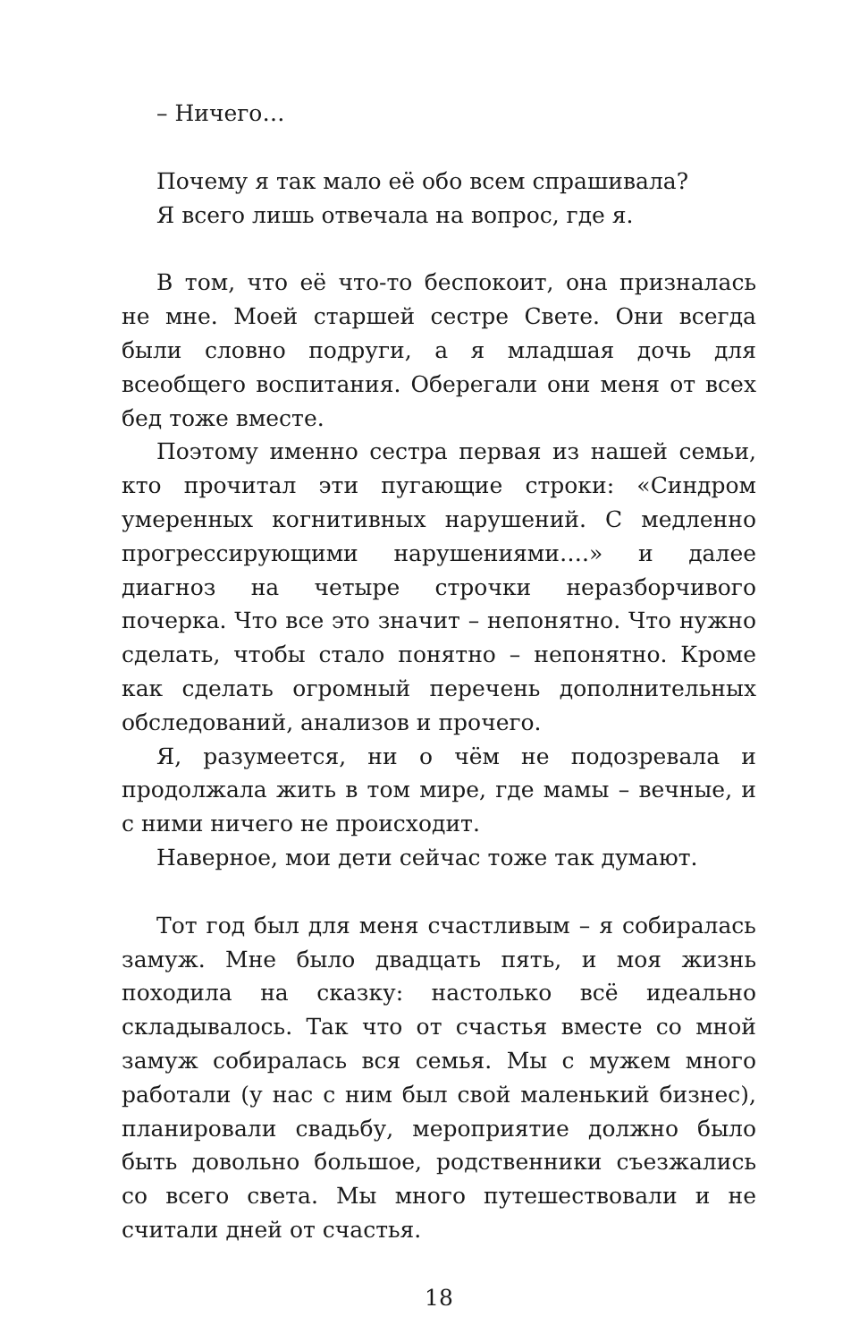– Ничего…
Почему я так мало её обо всем спрашивала?
Я всего лишь отвечала на вопрос, где я.
В том, что её что-то беспокоит, она призналась не мне. Моей старшей сестре Свете. Они всегда были словно подруги, а я младшая дочь для всеобщего воспитания. Оберегали они меня от всех бед тоже вместе.
Поэтому именно сестра первая из нашей семьи, кто прочитал эти пугающие строки: «Синдром умеренных когнитивных нарушений. С медленно прогрессирующими нарушениями….» и далее диагноз на четыре строчки неразборчивого почерка. Что все это значит – непонятно. Что нужно сделать, чтобы стало понятно – непонятно. Кроме как сделать огромный перечень дополнительных обследований, анализов и прочего.
Я, разумеется, ни о чём не подозревала и продолжала жить в том мире, где мамы – вечные, и с ними ничего не происходит.
Наверное, мои дети сейчас тоже так думают.
Тот год был для меня счастливым – я собиралась замуж. Мне было двадцать пять, и моя жизнь походила на сказку: настолько всё идеально складывалось. Так что от счастья вместе со мной замуж собиралась вся семья. Мы с мужем много работали (у нас с ним был свой маленький бизнес), планировали свадьбу, мероприятие должно было быть довольно большое, родственники съезжались со всего света. Мы много путешествовали и не считали дней от счастья.
18